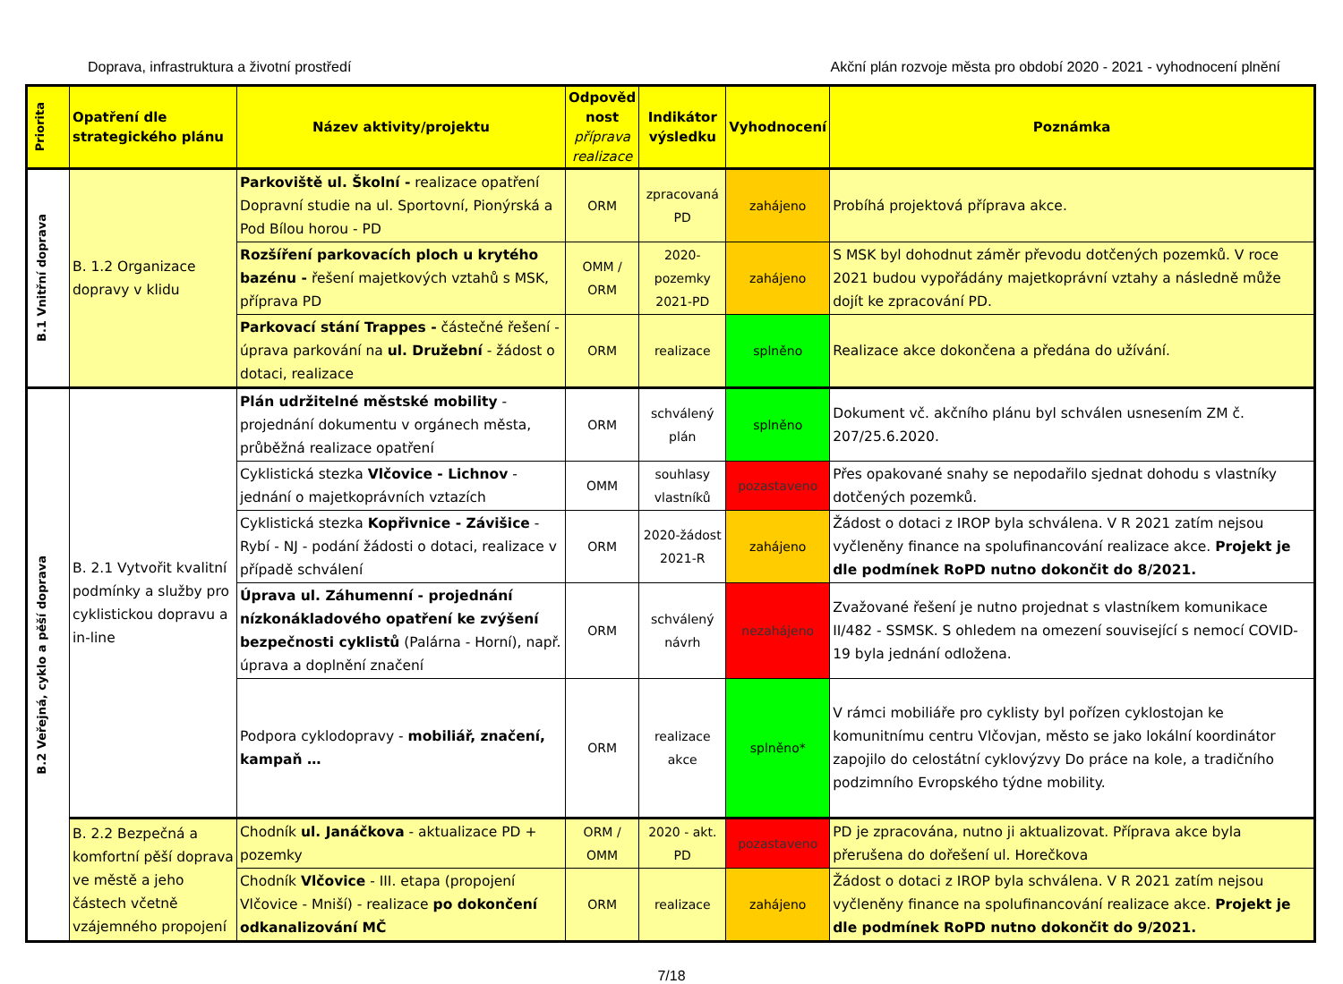Doprava, infrastruktura a životní prostředí Akční plán rozvoje města pro období 2020 - 2021 - vyhodnocení plnění
| Priorita | Opatření dle strategického plánu | Název aktivity/projektu | Odpověd nost příprava realizace | Indikátor výsledku | Vyhodnocení | Poznámka |
| --- | --- | --- | --- | --- | --- | --- |
| B.1 Vnitřní doprava | B. 1.2 Organizace dopravy v klidu | Parkoviště ul. Školní - realizace opatření Dopravní studie na ul. Sportovní, Pionýrská a Pod Bílou horou - PD | ORM | zpracovaná PD | zahájeno | Probíhá projektová příprava akce. |
| | | Rozšíření parkovacích ploch u krytého bazénu - řešení majetkových vztahů s MSK, příprava PD | OMM / ORM | 2020-pozemky 2021-PD | zahájeno | S MSK byl dohodnut záměr převodu dotčených pozemků. V roce 2021 budou vypořádány majetkoprávní vztahy a následně může dojít ke zpracování PD. |
| | | Parkovací stání Trappes - částečné řešení - úprava parkování na ul. Družební - žádost o dotaci, realizace | ORM | realizace | splněno | Realizace akce dokončena a předána do užívání. |
| B.2 Veřejná, cyklo a pěší doprava | B. 2.1 Vytvořit kvalitní podmínky a služby pro cyklistickou dopravu a in-line | Plán udržitelné městské mobility - projednání dokumentu v orgánech města, průběžná realizace opatření | ORM | schválený plán | splněno | Dokument vč. akčního plánu byl schválen usnesením ZM č. 207/25.6.2020. |
| | | Cyklistická stezka Vlčovice - Lichnov - jednání o majetkoprávních vztazích | OMM | souhlasy vlastníků | pozastaveno | Přes opakované snahy se nepodařilo sjednat dohodu s vlastníky dotčených pozemků. |
| | | Cyklistická stezka Kopřivnice - Závišice - Rybí - NJ - podání žádosti o dotaci, realizace v případě schválení | ORM | 2020-žádost 2021-R | zahájeno | Žádost o dotaci z IROP byla schválena. V R 2021 zatím nejsou vyčleněny finance na spolufinancování realizace akce. Projekt je dle podmínek RoPD nutno dokončit do 8/2021. |
| | | Úprava ul. Záhumenní - projednání nízkonákladového opatření ke zvýšení bezpečnosti cyklistů (Palárna - Horní), např. úprava a doplnění značení | ORM | schválený návrh | nezahájeno | Zvažované řešení je nutno projednat s vlastníkem komunikace II/482 - SSMSK. S ohledem na omezení související s nemocí COVID-19 byla jednání odložena. |
| | | Podpora cyklodopravy - mobiliář, značení, kampaň … | ORM | realizace akce | splněno* | V rámci mobiliáře pro cyklisty byl pořízen cyklostojan ke komunitnímu centru Vlčovjan, město se jako lokální koordinátor zapojilo do celostátní cyklovýzvy Do práce na kole, a tradičního podzimního Evropského týdne mobility. |
| | B. 2.2 Bezpečná a komfortní pěší doprava ve městě a jeho částech včetně vzájemného propojení | Chodník ul. Janáčkova - aktualizace PD + pozemky | ORM / OMM | 2020 - akt. PD | pozastaveno | PD je zpracována, nutno ji aktualizovat. Příprava akce byla přerušena do dořešení ul. Horečkova |
| | | Chodník Vlčovice - III. etapa (propojení Vlčovice - Mniší) - realizace po dokončení odkanalizování MČ | ORM | realizace | zahájeno | Žádost o dotaci z IROP byla schválena. V R 2021 zatím nejsou vyčleněny finance na spolufinancování realizace akce. Projekt je dle podmínek RoPD nutno dokončit do 9/2021. |
7/18